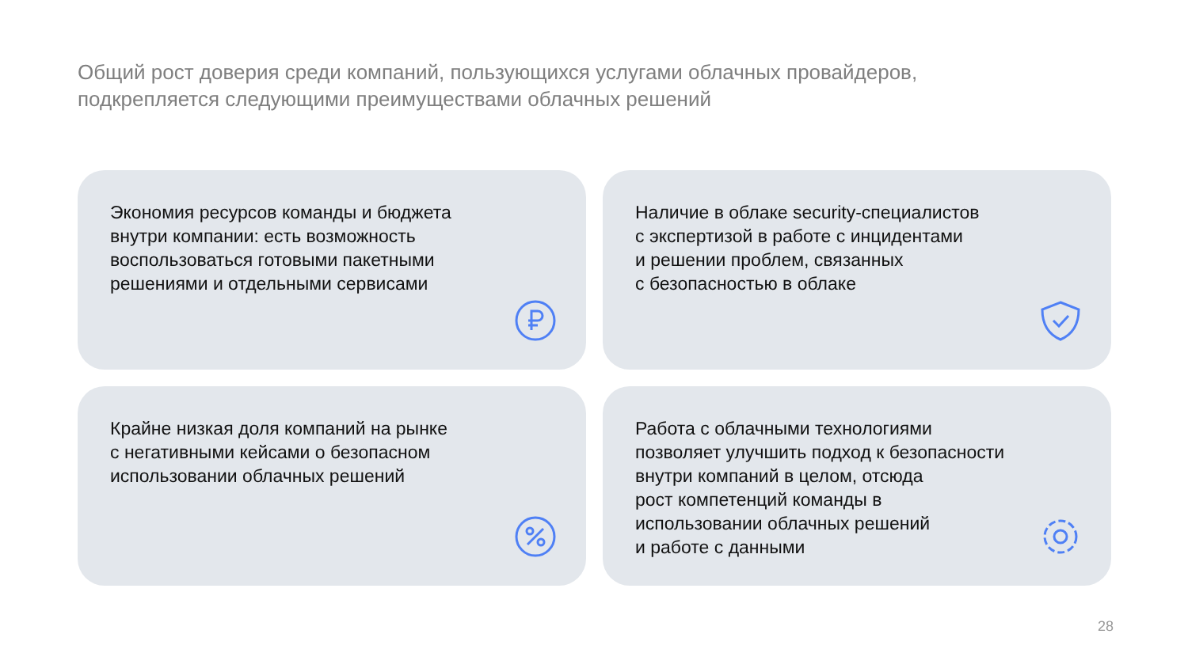Общий рост доверия среди компаний, пользующихся услугами облачных провайдеров, подкрепляется следующими преимуществами облачных решений
Экономия ресурсов команды и бюджета
внутри компании: есть возможность
воспользоваться готовыми пакетными
решениями и отдельными сервисами
Наличие в облаке security-специалистов
с экспертизой в работе с инцидентами
и решении проблем, связанных
с безопасностью в облаке
Крайне низкая доля компаний на рынке
с негативными кейсами о безопасном
использовании облачных решений
Работа с облачными технологиями
позволяет улучшить подход к безопасности
внутри компаний в целом, отсюда
рост компетенций команды в
использовании облачных решений
и работе с данными
28